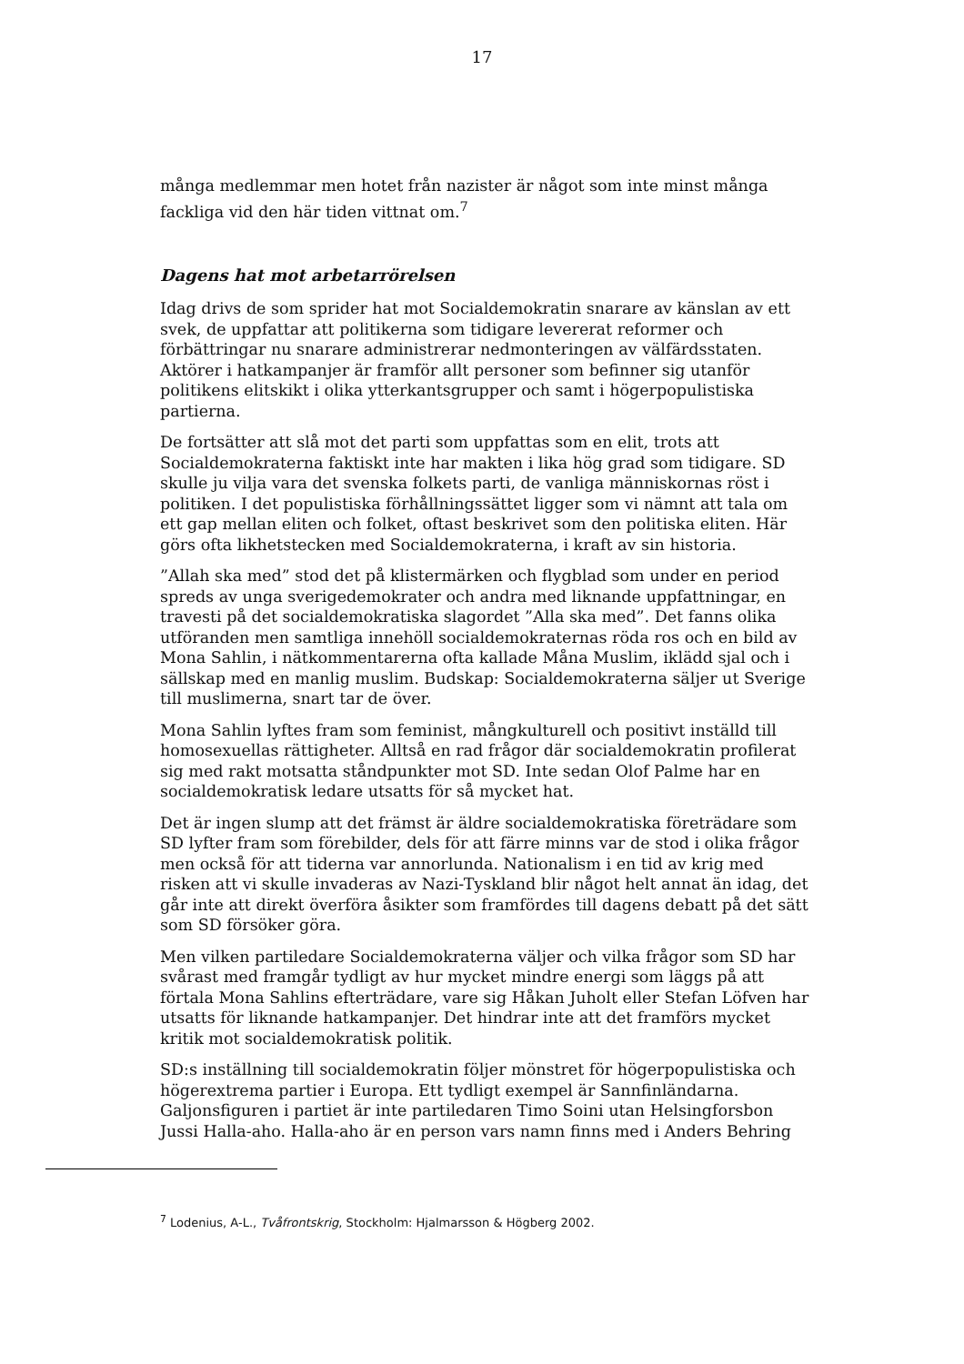17
många medlemmar men hotet från nazister är något som inte minst många fackliga vid den här tiden vittnat om.<sup>7</sup>
Dagens hat mot arbetarrörelsen
Idag drivs de som sprider hat mot Socialdemokratin snarare av känslan av ett svek, de uppfattar att politikerna som tidigare levererat reformer och förbättringar nu snarare administrerar nedmonteringen av välfärdsstaten. Aktörer i hatkampanjer är framför allt personer som befinner sig utanför politikens elitskikt i olika ytterkantsgrupper och samt i högerpopulistiska partierna.
De fortsätter att slå mot det parti som uppfattas som en elit, trots att Socialdemokraterna faktiskt inte har makten i lika hög grad som tidigare. SD skulle ju vilja vara det svenska folkets parti, de vanliga människornas röst i politiken. I det populistiska förhållningssättet ligger som vi nämnt att tala om ett gap mellan eliten och folket, oftast beskrivet som den politiska eliten. Här görs ofta likhetstecken med Socialdemokraterna, i kraft av sin historia.
”Allah ska med” stod det på klistermärken och flygblad som under en period spreds av unga sverigedemokrater och andra med liknande uppfattningar, en travesti på det socialdemokratiska slagordet ”Alla ska med”. Det fanns olika utföranden men samtliga innehöll socialdemokraternas röda ros och en bild av Mona Sahlin, i nätkommentarerna ofta kallade Måna Muslim, iklädd sjal och i sällskap med en manlig muslim. Budskap: Socialdemokraterna säljer ut Sverige till muslimerna, snart tar de över.
Mona Sahlin lyftes fram som feminist, mångkulturell och positivt inställd till homosexuellas rättigheter. Alltså en rad frågor där socialdemokratin profilerat sig med rakt motsatta ståndpunkter mot SD. Inte sedan Olof Palme har en socialdemokratisk ledare utsatts för så mycket hat.
Det är ingen slump att det främst är äldre socialdemokratiska företrädare som SD lyfter fram som förebilder, dels för att färre minns var de stod i olika frågor men också för att tiderna var annorlunda. Nationalism i en tid av krig med risken att vi skulle invaderas av Nazi-Tyskland blir något helt annat än idag, det går inte att direkt överföra åsikter som framfördes till dagens debatt på det sätt som SD försöker göra.
Men vilken partiledare Socialdemokraterna väljer och vilka frågor som SD har svårast med framgår tydligt av hur mycket mindre energi som läggs på att förtala Mona Sahlins efterträdare, vare sig Håkan Juholt eller Stefan Löfven har utsatts för liknande hatkampanjer. Det hindrar inte att det framförs mycket kritik mot socialdemokratisk politik.
SD:s inställning till socialdemokratin följer mönstret för högerpopulistiska och högerextrema partier i Europa. Ett tydligt exempel är Sannfinländarna. Galjonsfiguren i partiet är inte partiledaren Timo Soini utan Helsingforsbon Jussi Halla-aho. Halla-aho är en person vars namn finns med i Anders Behring
<sup>7</sup> Lodenius, A-L., Tvåfrontskrig, Stockholm: Hjalmarsson & Högberg 2002.